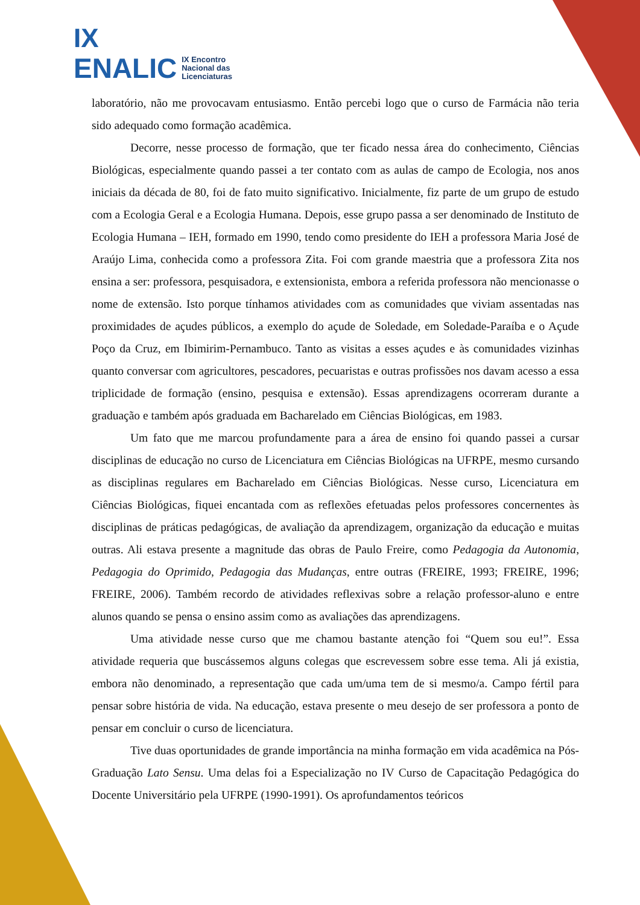IX
ENALIC IX Encontro
Nacional das
Licenciaturas
laboratório, não me provocavam entusiasmo. Então percebi logo que o curso de Farmácia não teria sido adequado como formação acadêmica.
Decorre, nesse processo de formação, que ter ficado nessa área do conhecimento, Ciências Biológicas, especialmente quando passei a ter contato com as aulas de campo de Ecologia, nos anos iniciais da década de 80, foi de fato muito significativo. Inicialmente, fiz parte de um grupo de estudo com a Ecologia Geral e a Ecologia Humana. Depois, esse grupo passa a ser denominado de Instituto de Ecologia Humana – IEH, formado em 1990, tendo como presidente do IEH a professora Maria José de Araújo Lima, conhecida como a professora Zita. Foi com grande maestria que a professora Zita nos ensina a ser: professora, pesquisadora, e extensionista, embora a referida professora não mencionasse o nome de extensão. Isto porque tínhamos atividades com as comunidades que viviam assentadas nas proximidades de açudes públicos, a exemplo do açude de Soledade, em Soledade-Paraíba e o Açude Poço da Cruz, em Ibimirim-Pernambuco. Tanto as visitas a esses açudes e às comunidades vizinhas quanto conversar com agricultores, pescadores, pecuaristas e outras profissões nos davam acesso a essa triplicidade de formação (ensino, pesquisa e extensão). Essas aprendizagens ocorreram durante a graduação e também após graduada em Bacharelado em Ciências Biológicas, em 1983.
Um fato que me marcou profundamente para a área de ensino foi quando passei a cursar disciplinas de educação no curso de Licenciatura em Ciências Biológicas na UFRPE, mesmo cursando as disciplinas regulares em Bacharelado em Ciências Biológicas. Nesse curso, Licenciatura em Ciências Biológicas, fiquei encantada com as reflexões efetuadas pelos professores concernentes às disciplinas de práticas pedagógicas, de avaliação da aprendizagem, organização da educação e muitas outras. Ali estava presente a magnitude das obras de Paulo Freire, como Pedagogia da Autonomia, Pedagogia do Oprimido, Pedagogia das Mudanças, entre outras (FREIRE, 1993; FREIRE, 1996; FREIRE, 2006). Também recordo de atividades reflexivas sobre a relação professor-aluno e entre alunos quando se pensa o ensino assim como as avaliações das aprendizagens.
Uma atividade nesse curso que me chamou bastante atenção foi “Quem sou eu!”. Essa atividade requeria que buscássemos alguns colegas que escrevessem sobre esse tema. Ali já existia, embora não denominado, a representação que cada um/uma tem de si mesmo/a. Campo fértil para pensar sobre história de vida. Na educação, estava presente o meu desejo de ser professora a ponto de pensar em concluir o curso de licenciatura.
Tive duas oportunidades de grande importância na minha formação em vida acadêmica na Pós-Graduação Lato Sensu. Uma delas foi a Especialização no IV Curso de Capacitação Pedagógica do Docente Universitário pela UFRPE (1990-1991). Os aprofundamentos teóricos